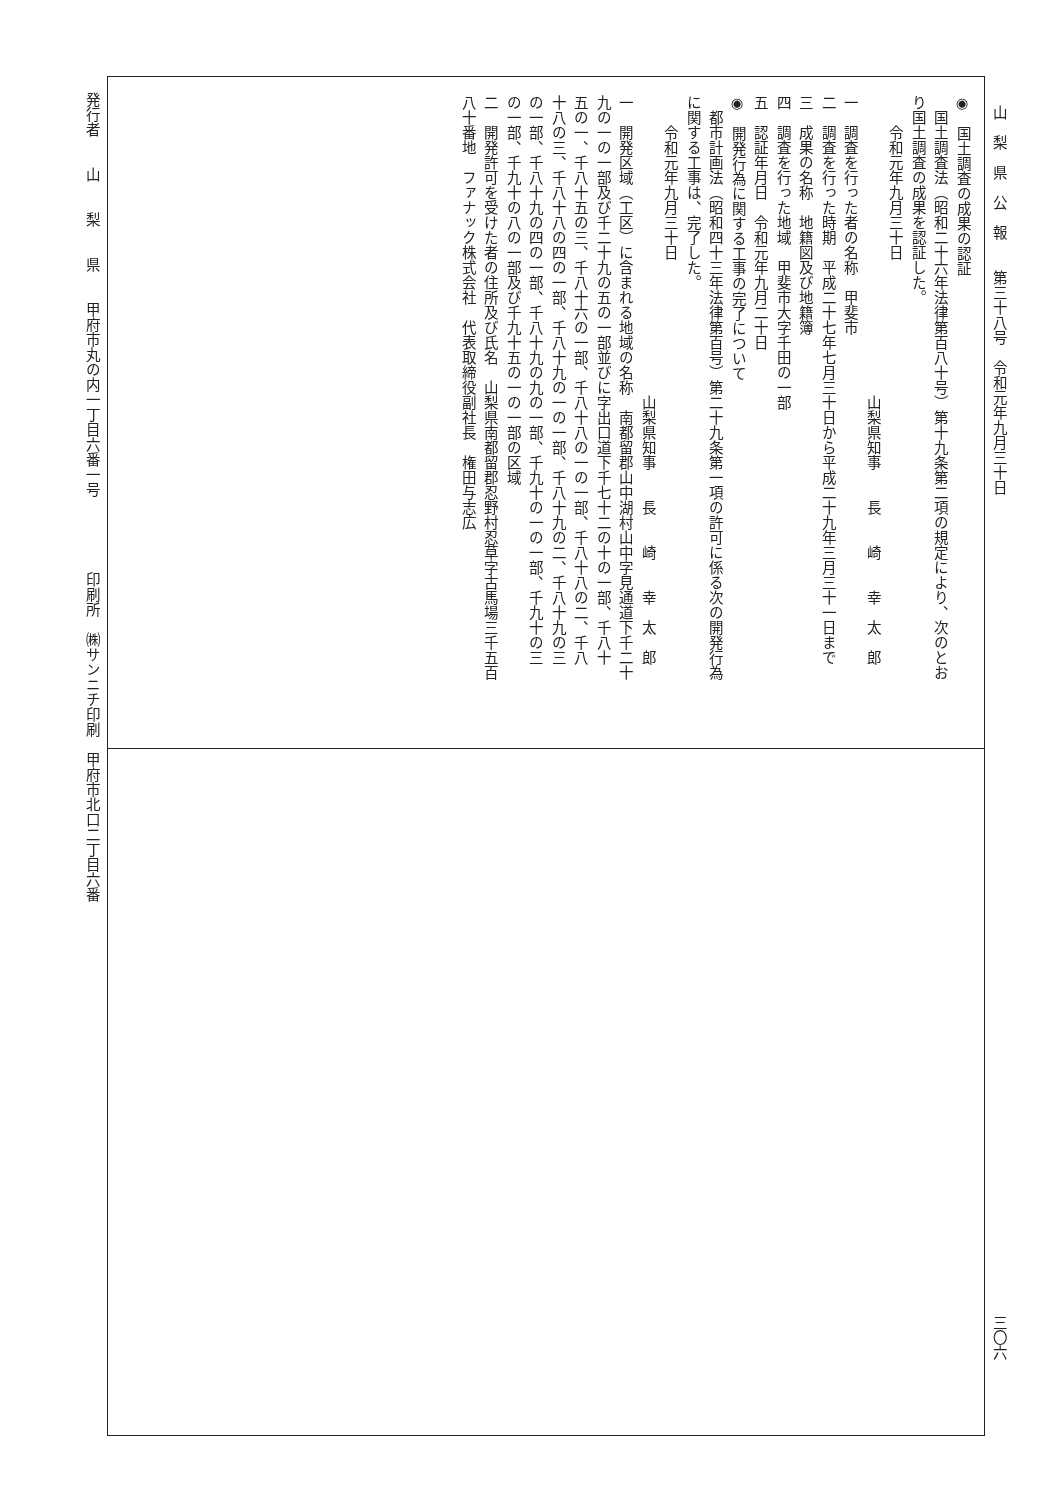山　梨　県　公　報　　第三十八号　令和元年九月三十日
◉　国土調査の成果の認証
　国土調査法（昭和二十六年法律第百八十号）第十九条第二項の規定により、次のとお
り国土調査の成果を認証した。
　　令和元年九月三十日
　　　　　　　　　　　　　　　　　　　　山梨県知事　　長　　崎　　幸　太　郎
一　調査を行った者の名称　甲斐市
二　調査を行った時期　平成二十七年七月三十日から平成二十九年三月三十一日まで
三　成果の名称　地籍図及び地籍簿
四　調査を行った地域　甲斐市大字千田の一部
五　認証年月日　令和元年九月二十日
◉　開発行為に関する工事の完了について
　都市計画法（昭和四十三年法律第百号）第二十九条第一項の許可に係る次の開発行為
に関する工事は、完了した。
　　令和元年九月三十日
　　　　　　　　　　　　　　　　　　　　山梨県知事　　長　　崎　　幸　太　郎
一　開発区域（工区）に含まれる地域の名称　南都留郡山中湖村山中字見通道下千二十
九の一の一部及び千二十九の五の一部並びに字出口道下千七十二の十の一部、千八十
五の一、千八十五の三、千八十六の一部、千八十八の一の一部、千八十八の二、千八
十八の三、千八十八の四の一部、千八十九の一の一部、千八十九の二、千八十九の三
の一部、千八十九の四の一部、千八十九の九の一部、千九十の一の一部、千九十の三
の一部、千九十の八の一部及び千九十五の一の一部の区域
二　開発許可を受けた者の住所及び氏名　山梨県南都留郡忍野村忍草字古馬場三千五百
八十番地　ファナック株式会社　代表取締役副社長　権田与志広
発行者　　山　　梨　　県　　甲府市丸の内一丁目六番一号　　　　　印刷所　㈱サンニチ印刷　甲府市北口二丁目六番
三〇六